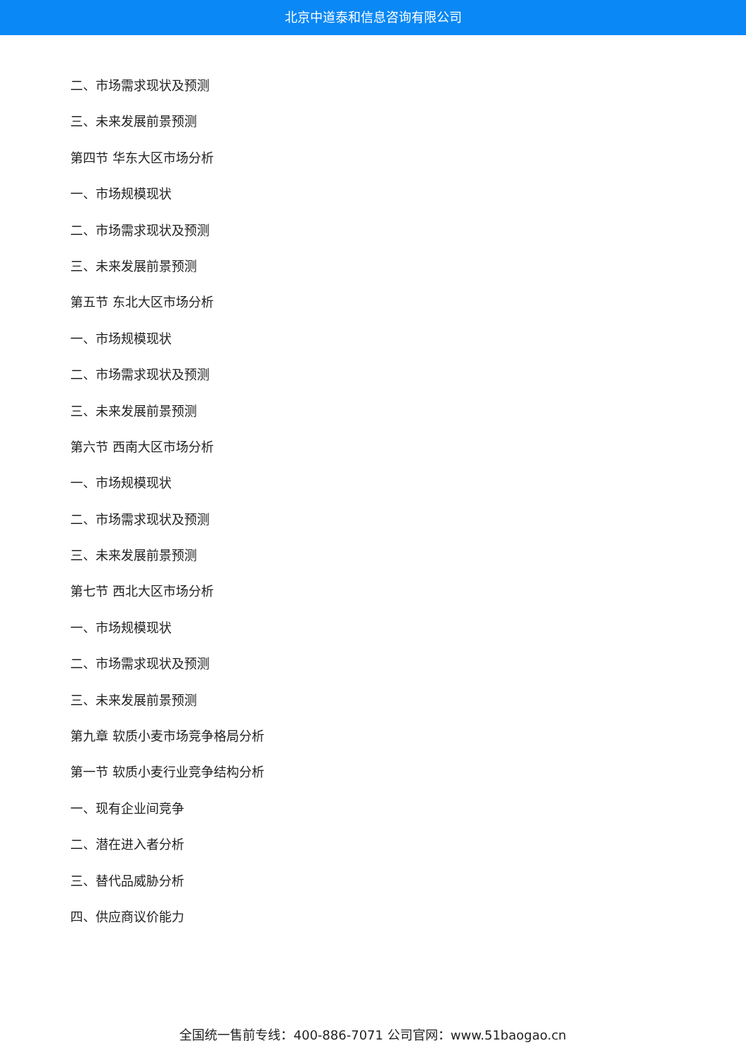北京中道泰和信息咨询有限公司
二、市场需求现状及预测
三、未来发展前景预测
第四节 华东大区市场分析
一、市场规模现状
二、市场需求现状及预测
三、未来发展前景预测
第五节 东北大区市场分析
一、市场规模现状
二、市场需求现状及预测
三、未来发展前景预测
第六节 西南大区市场分析
一、市场规模现状
二、市场需求现状及预测
三、未来发展前景预测
第七节 西北大区市场分析
一、市场规模现状
二、市场需求现状及预测
三、未来发展前景预测
第九章 软质小麦市场竞争格局分析
第一节 软质小麦行业竞争结构分析
一、现有企业间竞争
二、潜在进入者分析
三、替代品威胁分析
四、供应商议价能力
全国统一售前专线：400-886-7071 公司官网：www.51baogao.cn